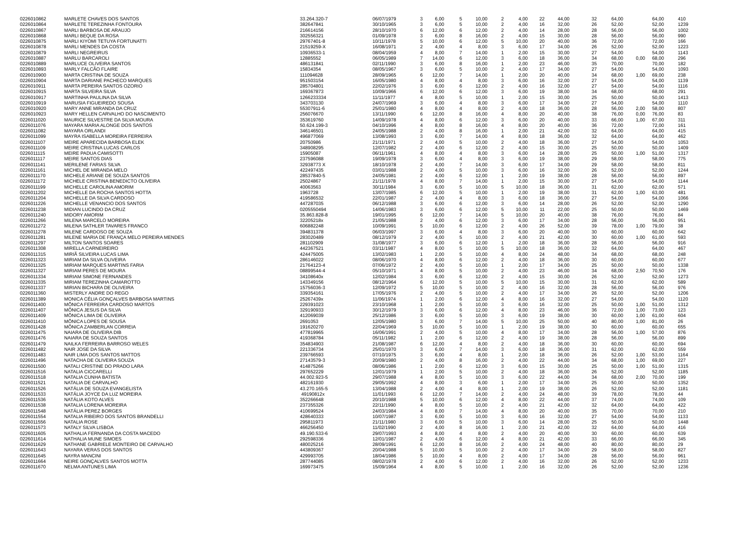| 0226010862 | MARLETE CHAVES DOS SANTOS | 33.264.320-7 | 06/07/1979 | 3 | 6,00 | 5 | 10,00 | 2 | 4,00 | 22 | 44,00 | 32 | 64,00 | | 64,00 | 410 |
| 0226010864 | MARLETE TEREZINHA FONTOURA | 382647841 | 30/10/1965 | 3 | 6,00 | 5 | 10,00 | 2 | 4,00 | 16 | 32,00 | 26 | 52,00 | | 52,00 | 1239 |
| 0226010867 | MARLI BARBOSA DE ARAUJO | 216614156 | 28/10/1970 | 6 | 12,00 | 6 | 12,00 | 2 | 4,00 | 14 | 28,00 | 28 | 56,00 | | 56,00 | 1002 |
| 0226010868 | MARLI BEQUE DA ROSA | 302556321 | 01/09/1978 | 3 | 6,00 | 8 | 16,00 | 2 | 4,00 | 15 | 30,00 | 28 | 56,00 | | 56,00 | 990 |
| 0226010875 | MARLI KIYOMI TETUYA FORTUNATTI | 29767401-8 | 10/11/1978 | 5 | 10,00 | 6 | 12,00 | 5 | 10,00 | 20 | 40,00 | 36 | 72,00 | | 72,00 | 166 |
| 0226010878 | MARLI MENDES DA COSTA | 21519259-X | 16/08/1971 | 2 | 4,00 | 4 | 8,00 | 3 | 6,00 | 17 | 34,00 | 26 | 52,00 | | 52,00 | 1223 |
| 0226010879 | MARLI NEGREIRUS | 10936533-1 | 08/04/1959 | 4 | 8,00 | 7 | 14,00 | 1 | 2,00 | 15 | 30,00 | 27 | 54,00 | | 54,00 | 1143 |
| 0226010887 | MARLU BARCAROLI | 12885552 | 06/05/1989 | 7 | 14,00 | 6 | 12,00 | 3 | 6,00 | 18 | 36,00 | 34 | 68,00 | 0,00 | 68,00 | 296 |
| 0226010889 | MARLUCE OLIVEIRA SANTOS | 486131841 | 02/11/1990 | 3 | 6,00 | 8 | 16,00 | 1 | 2,00 | 23 | 46,00 | 35 | 70,00 | | 70,00 | 182 |
| 0226010893 | MARLY FALCÃO FLAIRE | 15834354 | 08/05/1967 | 3 | 6,00 | 5 | 10,00 | 2 | 4,00 | 17 | 34,00 | 27 | 54,00 | | 54,00 | 1093 |
| 0226010900 | MARTA CRISTINA DE SOUZA | 111094628 | 28/09/1965 | 6 | 12,00 | 7 | 14,00 | 1 | 2,00 | 20 | 40,00 | 34 | 68,00 | 1,00 | 69,00 | 238 |
| 0226010904 | MARTA DARIANE PACHECO MARQUES | 951503154 | 16/05/1980 | 4 | 8,00 | 4 | 8,00 | 3 | 6,00 | 16 | 32,00 | 27 | 54,00 | | 54,00 | 1139 |
| 0226010911 | MARTA PEREIRA SANTOS OZORIO | 285704801 | 22/02/1976 | 3 | 6,00 | 6 | 12,00 | 2 | 4,00 | 16 | 32,00 | 27 | 54,00 | | 54,00 | 1116 |
| 0226010915 | MARTA SILVEIRA SILVA | 169367873 | 10/09/1966 | 6 | 12,00 | 6 | 12,00 | 3 | 6,00 | 19 | 38,00 | 34 | 68,00 | | 68,00 | 291 |
| 0226010917 | MARTINHA PAULINA DA SILVA | 1266233334 | 11/11/1977 | 4 | 8,00 | 5 | 10,00 | 1 | 2,00 | 15 | 30,00 | 25 | 50,00 | | 50,00 | 1413 |
| 0226010919 | MARUSIA FIGUEIREDO SOUSA | 343703130 | 24/07/1969 | 3 | 6,00 | 4 | 8,00 | 3 | 6,00 | 17 | 34,00 | 27 | 54,00 | | 54,00 | 1110 |
| 0226010920 | MARY ANNE MIRANDA DA CRUZ | 55307911-6 | 25/01/1980 | 4 | 8,00 | 4 | 8,00 | 2 | 4,00 | 18 | 36,00 | 28 | 56,00 | 2,00 | 58,00 | 807 |
| 0226010923 | MARY HELLEN CARVALHO DO NASCIMENTO | 256076670 | 13/11/1990 | 6 | 12,00 | 8 | 16,00 | 4 | 8,00 | 20 | 40,00 | 38 | 76,00 | 0,00 | 76,00 | 83 |
| 0226011020 | MAURICE SILVESTRE DA SILVA MOURA | 353619760 | 14/09/1978 | 4 | 8,00 | 6 | 12,00 | 3 | 6,00 | 20 | 40,00 | 33 | 66,00 | 1,00 | 67,00 | 311 |
| 0226011076 | MAYARA MARIA ALONGE DOS SANTOS | 50.624.199-3 | 04/10/1996 | 4 | 8,00 | 8 | 16,00 | 4 | 8,00 | 20 | 40,00 | 36 | 72,00 | | 72,00 | 161 |
| 0226011082 | MAYARA ORLANDI | 346146501 | 24/05/1988 | 2 | 4,00 | 8 | 16,00 | 1 | 2,00 | 21 | 42,00 | 32 | 64,00 | | 64,00 | 415 |
| 0226011099 | MAYRA ISABELLA MOREIRA FERREIRA | 496877069 | 13/08/1993 | 3 | 6,00 | 7 | 14,00 | 4 | 8,00 | 18 | 36,00 | 32 | 64,00 | | 64,00 | 462 |
| 0226011107 | MEIRE APARECIDA BARBOSA ELEK | 20750986 | 21/11/1971 | 2 | 4,00 | 5 | 10,00 | 2 | 4,00 | 18 | 36,00 | 27 | 54,00 | | 54,00 | 1053 |
| 0226011109 | MEIRE CRISTINA LUCAS CARLOS | 348908295 | 12/07/1982 | 2 | 4,00 | 6 | 12,00 | 2 | 4,00 | 15 | 30,00 | 25 | 50,00 | | 50,00 | 1409 |
| 0226011115 | MEIRE PADUA CAMISOTTI | 15905087 | 06/11/1961 | 4 | 8,00 | 4 | 8,00 | 3 | 6,00 | 14 | 28,00 | 25 | 50,00 | 1,00 | 51,00 | 1317 |
| 0226011117 | MEIRE SANTOS DIAS | 237596088 | 19/09/1978 | 3 | 6,00 | 4 | 8,00 | 3 | 6,00 | 19 | 38,00 | 29 | 58,00 | | 58,00 | 775 |
| 0226011141 | MERILENE FARIAS SILVA | 32938773 X | 18/10/1978 | 2 | 4,00 | 7 | 14,00 | 3 | 6,00 | 17 | 34,00 | 29 | 58,00 | | 58,00 | 811 |
| 0226011161 | MICHEL DE MIRANDA MELO | 422497435 | 03/01/1988 | 2 | 4,00 | 5 | 10,00 | 3 | 6,00 | 16 | 32,00 | 26 | 52,00 | | 52,00 | 1244 |
| 0226011170 | MICHELE ARIANE DE SOUZA SANTOS | 28537840-5 | 24/05/1981 | 2 | 4,00 | 6 | 12,00 | 1 | 2,00 | 19 | 38,00 | 28 | 56,00 | | 56,00 | 897 |
| 0226011172 | MICHELE CRISTINA BENEDICTO OLIVEIRA | 25024867 | 21/11/1978 | 4 | 8,00 | 7 | 14,00 | 1 | 2,00 | 15 | 30,00 | 27 | 54,00 | | 54,00 | 1144 |
| 0226011199 | MICHELLE CAROLINA AMORIM | 40063563 | 30/11/1984 | 3 | 6,00 | 5 | 10,00 | 5 | 10,00 | 18 | 36,00 | 31 | 62,00 | | 62,00 | 571 |
| 0226011202 | MICHELLE DA ROCHA SANTOS HOTTA | 1963728 | 13/07/1985 | 6 | 12,00 | 5 | 10,00 | 1 | 2,00 | 19 | 38,00 | 31 | 62,00 | 1,00 | 63,00 | 481 |
| 0226011204 | MICHELLE DA SILVA CARDOSO | 419586532 | 22/01/1987 | 2 | 4,00 | 4 | 8,00 | 3 | 6,00 | 18 | 36,00 | 27 | 54,00 | | 54,00 | 1066 |
| 0226011226 | MICHELLE VENANCIO DOS SANTOS | 447287035 | 06/12/1988 | 3 | 6,00 | 6 | 12,00 | 3 | 6,00 | 14 | 28,00 | 26 | 52,00 | | 52,00 | 1290 |
| 0226011238 | MIDIAN LUCINDO DA CRUZ | 0205550494 | 14/06/1983 | 3 | 6,00 | 6 | 12,00 | 5 | 10,00 | 11 | 22,00 | 25 | 50,00 | | 50,00 | 1469 |
| 0226011240 | MIDORY AMORIM | 35.863.828-8 | 19/01/1995 | 6 | 12,00 | 7 | 14,00 | 5 | 10,00 | 20 | 40,00 | 38 | 76,00 | | 76,00 | 84 |
| 0226011266 | MILENA MARCELO MOREIRA | 32205218x | 21/05/1988 | 2 | 4,00 | 6 | 12,00 | 3 | 6,00 | 17 | 34,00 | 28 | 56,00 | | 56,00 | 951 |
| 0226011272 | MILENA SATHLER TAVARES FRANCO | 606882248 | 10/09/1991 | 5 | 10,00 | 6 | 12,00 | 2 | 4,00 | 26 | 52,00 | 39 | 78,00 | 1,00 | 79,00 | 38 |
| 0226011278 | MILENE CARDOSO DE SOUZA | 394831378 | 06/03/1997 | 3 | 6,00 | 4 | 8,00 | 3 | 6,00 | 20 | 40,00 | 30 | 60,00 | | 60,00 | 642 |
| 0226011281 | MILENE MARIA DE FRANÇA MELO PEREIRA MENDES | 283020489 | 08/12/1979 | 2 | 4,00 | 5 | 10,00 | 2 | 4,00 | 21 | 42,00 | 30 | 60,00 | 1,00 | 61,00 | 593 |
| 0226011297 | MILTON SANTOS SOARES | 281102909 | 31/08/1977 | 3 | 6,00 | 6 | 12,00 | 1 | 2,00 | 18 | 36,00 | 28 | 56,00 | | 56,00 | 916 |
| 0226011308 | MIRELLA CARNEIREIRO | 442367521 | 03/11/1987 | 4 | 8,00 | 5 | 10,00 | 5 | 10,00 | 18 | 36,00 | 32 | 64,00 | | 64,00 | 467 |
| 0226011315 | MIRIÃ SILVEIRA LUCAS LIMA | 424475005 | 13/02/1983 | 1 | 2,00 | 5 | 10,00 | 4 | 8,00 | 24 | 48,00 | 34 | 68,00 | | 68,00 | 248 |
| 0226011323 | MIRIAM DA SILVA OLIVEIRA | 286146022 | 08/06/1970 | 4 | 8,00 | 6 | 12,00 | 2 | 4,00 | 18 | 36,00 | 30 | 60,00 | | 60,00 | 677 |
| 0226011325 | MIRIAM MARQUES MARTINS FARIA | 21764123-4 | 07/06/1972 | 2 | 4,00 | 5 | 10,00 | 1 | 2,00 | 17 | 34,00 | 25 | 50,00 | | 50,00 | 1338 |
| 0226011327 | MIRIAM PERES DE MOURA | 08899544-4 | 05/10/1971 | 4 | 8,00 | 5 | 10,00 | 2 | 4,00 | 23 | 46,00 | 34 | 68,00 | 2,50 | 70,50 | 176 |
| 0226011334 | MIRIAM SIMONE FERNANDES | 34108640x | 12/02/1984 | 3 | 6,00 | 6 | 12,00 | 2 | 4,00 | 15 | 30,00 | 26 | 52,00 | | 52,00 | 1273 |
| 0226011335 | MIRIAM TEREZINHA CAMAROTTO | 143349156 | 08/12/1964 | 6 | 12,00 | 5 | 10,00 | 5 | 10,00 | 15 | 30,00 | 31 | 62,00 | | 62,00 | 589 |
| 0226011337 | MIRIAN BICHARA DE OLIVEIRA | 15756036-3 | 12/09/1972 | 5 | 10,00 | 5 | 10,00 | 2 | 4,00 | 16 | 32,00 | 28 | 56,00 | | 56,00 | 976 |
| 0226011360 | MISTERLY ANDRE DO REGO | 339354161 | 17/05/1976 | 2 | 4,00 | 5 | 10,00 | 2 | 4,00 | 17 | 34,00 | 26 | 52,00 | | 52,00 | 1206 |
| 0226011389 | MONICA CÉLIA GONÇALVES BARBOSA MARTINS | 25267439x | 11/06/1974 | 1 | 2,00 | 6 | 12,00 | 4 | 8,00 | 16 | 32,00 | 27 | 54,00 | | 54,00 | 1120 |
| 0226011400 | MÔNICA FERREIRA CARDOSO MARTOS | 229391023 | 23/10/1968 | 1 | 2,00 | 5 | 10,00 | 3 | 6,00 | 16 | 32,00 | 25 | 50,00 | 1,00 | 51,00 | 1312 |
| 0226011407 | MÔNICA JESUS DA SILVA | 329190933 | 30/12/1979 | 3 | 6,00 | 6 | 12,00 | 4 | 8,00 | 23 | 46,00 | 36 | 72,00 | 1,00 | 73,00 | 123 |
| 0226011409 | MÔNICA LIMA DE OLIVEIRA | 412069039 | 25/12/1986 | 3 | 6,00 | 5 | 10,00 | 3 | 6,00 | 19 | 38,00 | 30 | 60,00 | 1,00 | 61,00 | 604 |
| 0226011410 | MÔNICA LOPES DE SOUSA | 2691053 | 12/05/1980 | 3 | 6,00 | 7 | 14,00 | 5 | 10,00 | 25 | 50,00 | 40 | 80,00 | 1,00 | 81,00 | 26 |
| 0226011428 | MÔNICA ZAMBERLAN CORREIA | 191620270 | 22/04/1969 | 5 | 10,00 | 5 | 10,00 | 1 | 2,00 | 19 | 38,00 | 30 | 60,00 | | 60,00 | 655 |
| 0226011475 | NAIARA DE OLIVEIRA DIB | 477819965 | 16/06/1991 | 2 | 4,00 | 5 | 10,00 | 4 | 8,00 | 17 | 34,00 | 28 | 56,00 | 1,00 | 57,00 | 876 |
| 0226011476 | NAIARA DE SOUZA SANTOS | 419368784 | 05/11/1982 | 1 | 2,00 | 6 | 12,00 | 2 | 4,00 | 19 | 38,00 | 28 | 56,00 | | 56,00 | 899 |
| 0226011479 | NAILKA FERREIRA BARROSO WELES | 354834903 | 21/08/1987 | 6 | 12,00 | 4 | 8,00 | 2 | 4,00 | 18 | 36,00 | 30 | 60,00 | | 60,00 | 694 |
| 0226011482 | NAIR JOSE DA SILVA | 221336734 | 25/01/1970 | 3 | 6,00 | 7 | 14,00 | 3 | 6,00 | 18 | 36,00 | 31 | 62,00 | | 62,00 | 559 |
| 0226011483 | NAIR LIMA DOS SANTOS MATTOS | 239766593 | 07/10/1975 | 3 | 6,00 | 4 | 8,00 | 1 | 2,00 | 18 | 36,00 | 26 | 52,00 | 1,00 | 53,00 | 1164 |
| 0226011496 | NATACHA DE OLIVEIRA SOUZA | 27143579-3 | 20/09/1980 | 2 | 4,00 | 8 | 16,00 | 2 | 4,00 | 22 | 44,00 | 34 | 68,00 | 1,00 | 69,00 | 227 |
| 0226011500 | NATALI CRISTINE DO PRADO LARA | 414875266 | 08/06/1986 | 1 | 2,00 | 6 | 12,00 | 3 | 6,00 | 15 | 30,00 | 25 | 50,00 | 1,00 | 51,00 | 1315 |
| 0226011516 | NATALIA CICCARELLI | 297652229 | 12/01/1979 | 1 | 2,00 | 5 | 10,00 | 2 | 4,00 | 18 | 36,00 | 26 | 52,00 | | 52,00 | 1185 |
| 0226011518 | NATALIA CUNHA BATISTA | 44.002.923-5 | 29/07/1988 | 4 | 8,00 | 5 | 10,00 | 3 | 6,00 | 22 | 44,00 | 34 | 68,00 | 2,00 | 70,00 | 199 |
| 0226011521 | NATALIA DE CARVALHO | 482161930 | 29/05/1992 | 4 | 8,00 | 3 | 6,00 | 1 | 2,00 | 17 | 34,00 | 25 | 50,00 | | 50,00 | 1352 |
| 0226011526 | NATÁLIA DE SOUZA EVANGELISTA | 43.270.165-5 | 13/04/1988 | 2 | 4,00 | 4 | 8,00 | 1 | 2,00 | 19 | 38,00 | 26 | 52,00 | | 52,00 | 1181 |
| 0226011533 | NATÁLIA JOYCE DA LUZ MOREIRA | 49190812x | 11/01/1993 | 6 | 12,00 | 7 | 14,00 | 2 | 4,00 | 24 | 48,00 | 39 | 78,00 | | 78,00 | 44 |
| 0226011536 | NATÁLIA KOTO ALVES | 352266648 | 20/10/1988 | 5 | 10,00 | 6 | 12,00 | 4 | 8,00 | 22 | 44,00 | 37 | 74,00 | | 74,00 | 109 |
| 0226011538 | NATALIA LORENA MOREIRA | 237355326 | 22/11/1990 | 4 | 8,00 | 5 | 10,00 | 2 | 4,00 | 21 | 42,00 | 32 | 64,00 | | 64,00 | 422 |
| 0226011548 | NATÁLIA PEREZ BORGES | 410699524 | 24/03/1984 | 4 | 8,00 | 7 | 14,00 | 4 | 8,00 | 20 | 40,00 | 35 | 70,00 | | 70,00 | 210 |
| 0226011554 | NATALIA RIBEIRO DOS SANTOS BRANDELLI | 428640333 | 10/07/1987 | 3 | 6,00 | 5 | 10,00 | 3 | 6,00 | 16 | 32,00 | 27 | 54,00 | | 54,00 | 1133 |
| 0226011556 | NATALIA ROSE | 295811973 | 21/11/1980 | 3 | 6,00 | 5 | 10,00 | 3 | 6,00 | 14 | 28,00 | 25 | 50,00 | | 50,00 | 1448 |
| 0226011573 | NATALY SILVA LISBOA | 466256450 | 11/02/1990 | 2 | 4,00 | 8 | 16,00 | 1 | 2,00 | 21 | 42,00 | 32 | 64,00 | | 64,00 | 416 |
| 0226011605 | NATHALIA FERNANDA DA COSTA MACEDO | 49.190.533-6 | 29/07/1993 | 4 | 8,00 | 4 | 8,00 | 2 | 4,00 | 20 | 40,00 | 30 | 60,00 | | 60,00 | 639 |
| 0226011614 | NATHALIA MUNE SIMOES | 292598336 | 12/01/1987 | 2 | 4,00 | 6 | 12,00 | 4 | 8,00 | 21 | 42,00 | 33 | 66,00 | | 66,00 | 345 |
| 0226011629 | NATHANE GABRIELE MONTEIRO DE CARVALHO | 480025216 | 28/09/1991 | 6 | 12,00 | 8 | 16,00 | 2 | 4,00 | 24 | 48,00 | 40 | 80,00 | | 80,00 | 29 |
| 0226011643 | NAYARA VERAS DOS SANTOS | 443809367 | 20/04/1988 | 5 | 10,00 | 5 | 10,00 | 2 | 4,00 | 17 | 34,00 | 29 | 58,00 | | 58,00 | 827 |
| 0226011645 | NAYRA MANCINI | 429993705 | 18/04/1986 | 5 | 10,00 | 4 | 8,00 | 2 | 4,00 | 17 | 34,00 | 28 | 56,00 | | 56,00 | 961 |
| 0226011664 | NEIRE GONÇALVES SANTOS MOTTA | 287744085 | 08/02/1978 | 2 | 4,00 | 6 | 12,00 | 2 | 4,00 | 16 | 32,00 | 26 | 52,00 | | 52,00 | 1233 |
| 0226011670 | NELMA ANTUNES LIMA | 169973475 | 15/09/1964 | 4 | 8,00 | 5 | 10,00 | 1 | 2,00 | 16 | 32,00 | 26 | 52,00 | | 52,00 | 1236 |